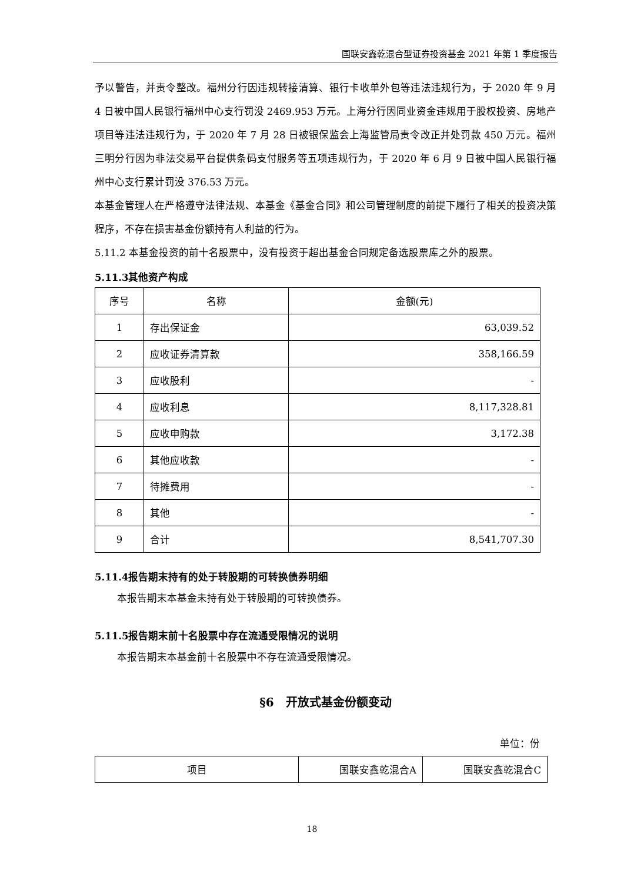国联安鑫乾混合型证券投资基金 2021 年第 1 季度报告
予以警告，并责令整改。福州分行因违规转接清算、银行卡收单外包等违法违规行为，于 2020 年 9 月 4 日被中国人民银行福州中心支行罚没 2469.953 万元。上海分行因同业资金违规用于股权投资、房地产项目等违法违规行为，于 2020 年 7 月 28 日被银保监会上海监管局责令改正并处罚款 450 万元。福州三明分行因为非法交易平台提供条码支付服务等五项违规行为，于 2020 年 6 月 9 日被中国人民银行福州中心支行累计罚没 376.53 万元。
本基金管理人在严格遵守法律法规、本基金《基金合同》和公司管理制度的前提下履行了相关的投资决策程序，不存在损害基金份额持有人利益的行为。
5.11.2 本基金投资的前十名股票中，没有投资于超出基金合同规定备选股票库之外的股票。
5.11.3其他资产构成
| 序号 | 名称 | 金额(元) |
| --- | --- | --- |
| 1 | 存出保证金 | 63,039.52 |
| 2 | 应收证券清算款 | 358,166.59 |
| 3 | 应收股利 | - |
| 4 | 应收利息 | 8,117,328.81 |
| 5 | 应收申购款 | 3,172.38 |
| 6 | 其他应收款 | - |
| 7 | 待摊费用 | - |
| 8 | 其他 | - |
| 9 | 合计 | 8,541,707.30 |
5.11.4报告期末持有的处于转股期的可转换债券明细
本报告期末本基金未持有处于转股期的可转换债券。
5.11.5报告期末前十名股票中存在流通受限情况的说明
本报告期末本基金前十名股票中不存在流通受限情况。
§6　开放式基金份额变动
单位：份
| 项目 | 国联安鑫乾混合A | 国联安鑫乾混合C |
18